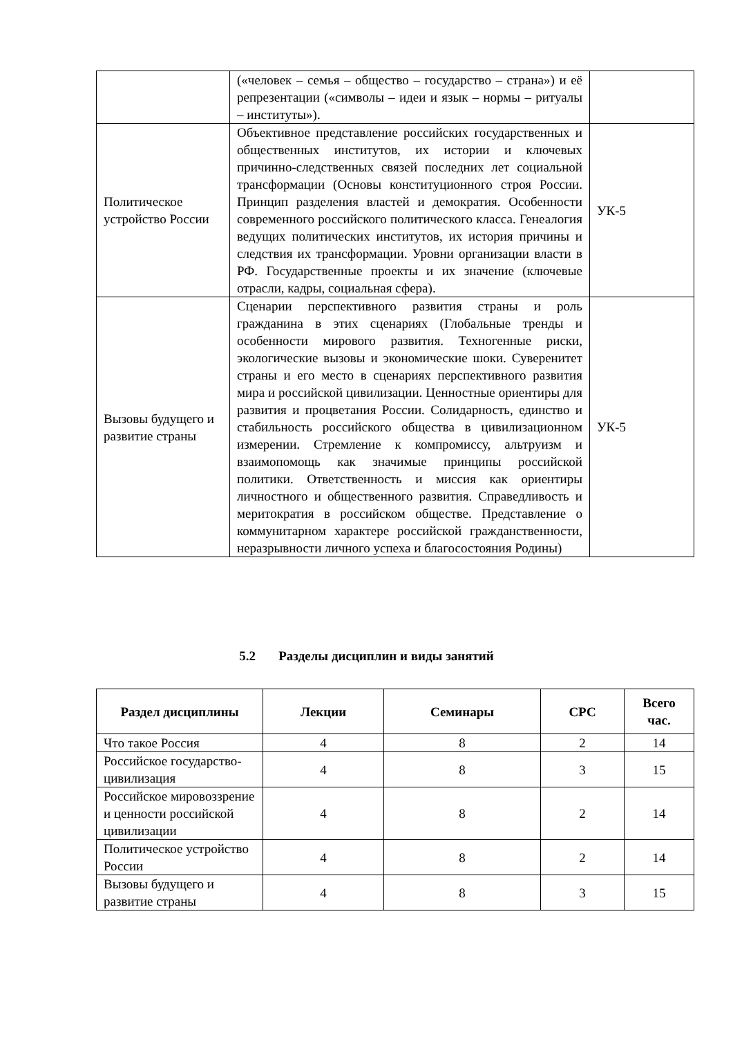| | («человек – семья – общество – государство – страна») и её репрезентации («символы – идеи и язык – нормы – ритуалы – институты»). | |
| Политическое устройство России | Объективное представление российских государственных и общественных институтов, их истории и ключевых причинно-следственных связей последних лет социальной трансформации (Основы конституционного строя России. Принцип разделения властей и демократия. Особенности современного российского политического класса. Генеалогия ведущих политических институтов, их история причины и следствия их трансформации. Уровни организации власти в РФ. Государственные проекты и их значение (ключевые отрасли, кадры, социальная сфера). | УК-5 |
| Вызовы будущего и развитие страны | Сценарии перспективного развития страны и роль гражданина в этих сценариях (Глобальные тренды и особенности мирового развития. Техногенные риски, экологические вызовы и экономические шоки. Суверенитет страны и его место в сценариях перспективного развития мира и российской цивилизации. Ценностные ориентиры для развития и процветания России. Солидарность, единство и стабильность российского общества в цивилизационном измерении. Стремление к компромиссу, альтруизм и взаимопомощь как значимые принципы российской политики. Ответственность и миссия как ориентиры личностного и общественного развития. Справедливость и меритократия в российском обществе. Представление о коммунитарном характере российской гражданственности, неразрывности личного успеха и благосостояния Родины) | УК-5 |
5.2 Разделы дисциплин и виды занятий
| Раздел дисциплины | Лекции | Семинары | СРС | Всего час. |
| --- | --- | --- | --- | --- |
| Что такое Россия | 4 | 8 | 2 | 14 |
| Российское государство-цивилизация | 4 | 8 | 3 | 15 |
| Российское мировоззрение и ценности российской цивилизации | 4 | 8 | 2 | 14 |
| Политическое устройство России | 4 | 8 | 2 | 14 |
| Вызовы будущего и развитие страны | 4 | 8 | 3 | 15 |